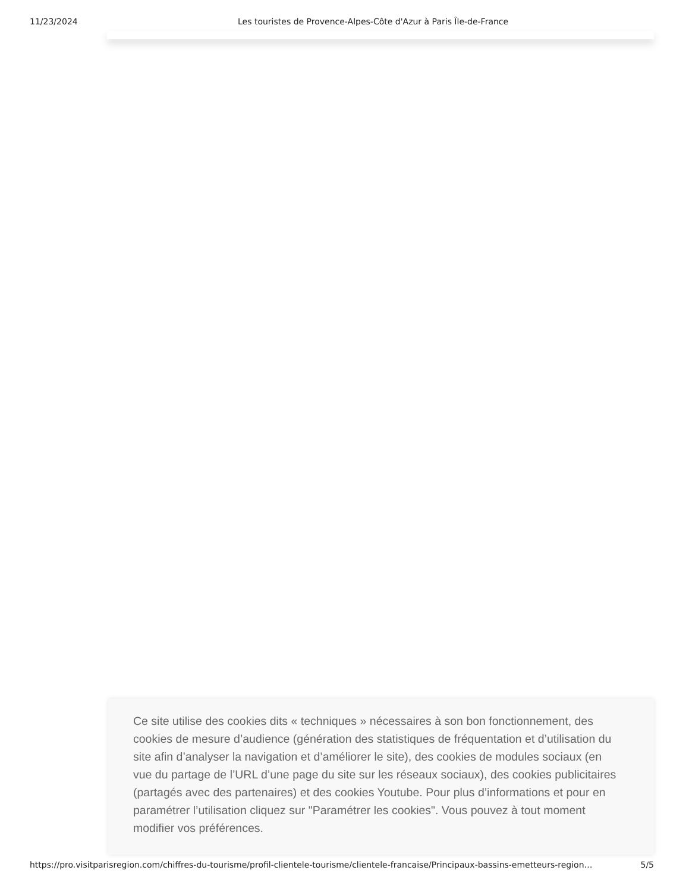11/23/2024 Les touristes de Provence-Alpes-Côte d'Azur à Paris Île-de-France
Ce site utilise des cookies dits « techniques » nécessaires à son bon fonctionnement, des cookies de mesure d’audience (génération des statistiques de fréquentation et d’utilisation du site afin d’analyser la navigation et d’améliorer le site), des cookies de modules sociaux (en vue du partage de l’URL d’une page du site sur les réseaux sociaux), des cookies publicitaires (partagés avec des partenaires) et des cookies Youtube. Pour plus d’informations et pour en paramétrer l’utilisation cliquez sur "Paramétrer les cookies". Vous pouvez à tout moment modifier vos préférences.
https://pro.visitparisregion.com/chiffres-du-tourisme/profil-clientele-tourisme/clientele-francaise/Principaux-bassins-emetteurs-region… 5/5